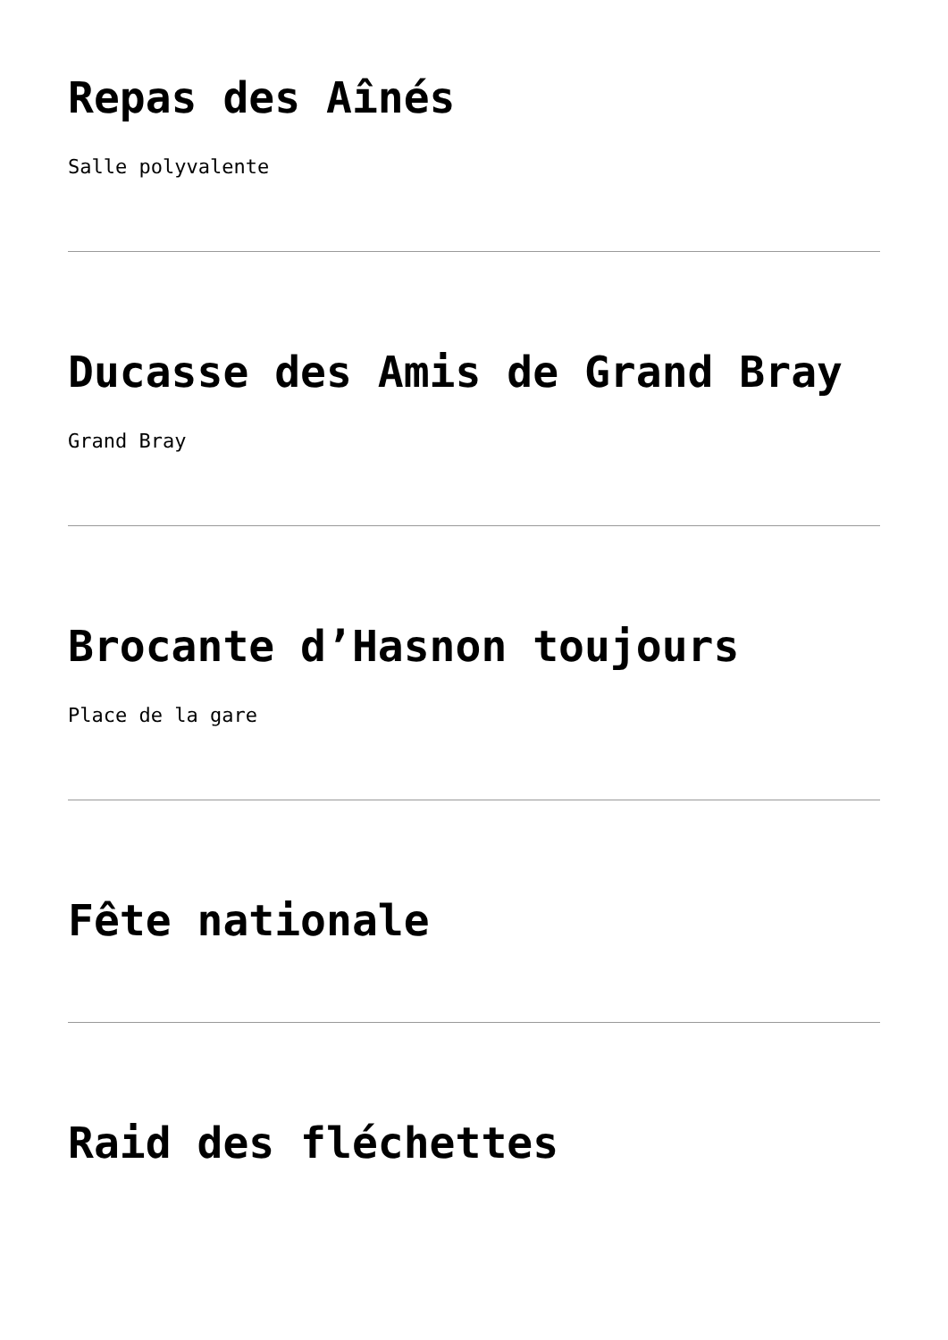Repas des Aînés
Salle polyvalente
Ducasse des Amis de Grand Bray
Grand Bray
Brocante d’Hasnon toujours
Place de la gare
Fête nationale
Raid des fléchettes